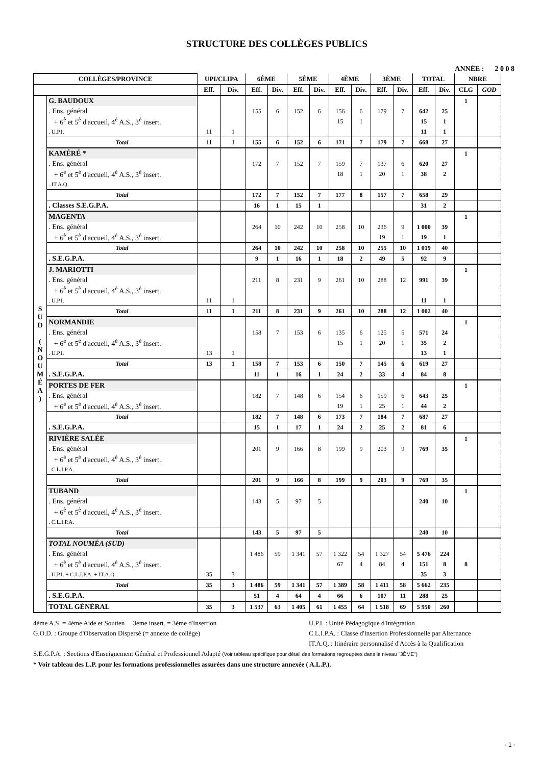STRUCTURE DES COLLÈGES PUBLICS
ANNÉE : 2 0 0 8
| COLLÈGES/PROVINCE | | UPI/CLIPA | | 6ÈME | | 5ÈME | | 4ÈME | | 3ÈME | | TOTAL | | NBRE | |
| --- | --- | --- | --- | --- | --- | --- | --- | --- | --- | --- | --- | --- | --- | --- | --- |
| | | Eff. | Div. | Eff. | Div. | Eff. | Div. | Eff. | Div. | Eff. | Div. | Eff. | Div. | CLG | GOD |
| S U D ( N O U M É A ) | G. BAUDOUX | | | | | | | | | | | | | 1 | |
| | . Ens. général | | | 155 | 6 | 152 | 6 | 156 | 6 | 179 | 7 | 642 | 25 | | |
| | + 6<sup>è</sup> et 5<sup>è</sup> d'accueil, 4<sup>è</sup> A.S., 3<sup>è</sup> insert. | | | | | | | 15 | 1 | | | 15 | 1 | | |
| | . U.P.I. | 11 | 1 | | | | | | | | | 11 | 1 | | |
| | Total | 11 | 1 | 155 | 6 | 152 | 6 | 171 | 7 | 179 | 7 | 668 | 27 | | |
| | KAMÉRÉ * | | | | | | | | | | | | | 1 | |
| | . Ens. général | | | 172 | 7 | 152 | 7 | 159 | 7 | 137 | 6 | 620 | 27 | | |
| | + 6<sup>è</sup> et 5<sup>è</sup> d'accueil, 4<sup>è</sup> A.S., 3<sup>è</sup> insert. | | | | | | | 18 | 1 | 20 | 1 | 38 | 2 | | |
| | . IT.A.Q. | | | | | | | | | | | | | | |
| | Total | | | 172 | 7 | 152 | 7 | 177 | 8 | 157 | 7 | 658 | 29 | | |
| | . Classes S.E.G.P.A. | | | 16 | 1 | 15 | 1 | | | | | 31 | 2 | | |
| | MAGENTA | | | | | | | | | | | | | 1 | |
| | . Ens. général | | | 264 | 10 | 242 | 10 | 258 | 10 | 236 | 9 | 1 000 | 39 | | |
| | + 6<sup>è</sup> et 5<sup>è</sup> d'accueil, 4<sup>è</sup> A.S., 3<sup>è</sup> insert. | | | | | | | | | 19 | 1 | 19 | 1 | | |
| | Total | | | 264 | 10 | 242 | 10 | 258 | 10 | 255 | 10 | 1 019 | 40 | | |
| | . S.E.G.P.A. | | | 9 | 1 | 16 | 1 | 18 | 2 | 49 | 5 | 92 | 9 | | |
| | J. MARIOTTI | | | | | | | | | | | | | 1 | |
| | . Ens. général | | | 211 | 8 | 231 | 9 | 261 | 10 | 288 | 12 | 991 | 39 | | |
| | + 6<sup>è</sup> et 5<sup>è</sup> d'accueil, 4<sup>è</sup> A.S., 3<sup>è</sup> insert. | | | | | | | | | | | | | | |
| | . U.P.I. | 11 | 1 | | | | | | | | | 11 | 1 | | |
| | Total | 11 | 1 | 211 | 8 | 231 | 9 | 261 | 10 | 288 | 12 | 1 002 | 40 | | |
| | NORMANDIE | | | | | | | | | | | | | 1 | |
| | . Ens. général | | | 158 | 7 | 153 | 6 | 135 | 6 | 125 | 5 | 571 | 24 | | |
| | + 6<sup>è</sup> et 5<sup>è</sup> d'accueil, 4<sup>è</sup> A.S., 3<sup>è</sup> insert. | | | | | | | 15 | 1 | 20 | 1 | 35 | 2 | | |
| | . U.P.I. | 13 | 1 | | | | | | | | | 13 | 1 | | |
| | Total | 13 | 1 | 158 | 7 | 153 | 6 | 150 | 7 | 145 | 6 | 619 | 27 | | |
| | . S.E.G.P.A. | | | 11 | 1 | 16 | 1 | 24 | 2 | 33 | 4 | 84 | 8 | | |
| | PORTES DE FER | | | | | | | | | | | | | 1 | |
| | . Ens. général | | | 182 | 7 | 148 | 6 | 154 | 6 | 159 | 6 | 643 | 25 | | |
| | + 6<sup>è</sup> et 5<sup>è</sup> d'accueil, 4<sup>è</sup> A.S., 3<sup>è</sup> insert. | | | | | | | 19 | 1 | 25 | 1 | 44 | 2 | | |
| | Total | | | 182 | 7 | 148 | 6 | 173 | 7 | 184 | 7 | 687 | 27 | | |
| | . S.E.G.P.A. | | | 15 | 1 | 17 | 1 | 24 | 2 | 25 | 2 | 81 | 6 | | |
| | RIVIÈRE SALÉE | | | | | | | | | | | | | 1 | |
| | . Ens. général | | | 201 | 9 | 166 | 8 | 199 | 9 | 203 | 9 | 769 | 35 | | |
| | + 6<sup>è</sup> et 5<sup>è</sup> d'accueil, 4<sup>è</sup> A.S., 3<sup>è</sup> insert. | | | | | | | | | | | | | | |
| | . C.L.I.P.A. | | | | | | | | | | | | | | |
| | Total | | | 201 | 9 | 166 | 8 | 199 | 9 | 203 | 9 | 769 | 35 | | |
| | TUBAND | | | | | | | | | | | | | 1 | |
| | . Ens. général | | | 143 | 5 | 97 | 5 | | | | | 240 | 10 | | |
| | + 6<sup>è</sup> et 5<sup>è</sup> d'accueil, 4<sup>è</sup> A.S., 3<sup>è</sup> insert. | | | | | | | | | | | | | | |
| | . C.L.I.P.A. | | | | | | | | | | | | | | |
| | Total | | | 143 | 5 | 97 | 5 | | | | | 240 | 10 | | |
| | TOTAL NOUMÉA (SUD) | | | | | | | | | | | | | | |
| | . Ens. général | | | 1 486 | 59 | 1 341 | 57 | 1 322 | 54 | 1 327 | 54 | 5 476 | 224 | | |
| | + 6<sup>è</sup> et 5<sup>è</sup> d'accueil, 4<sup>è</sup> A.S., 3<sup>è</sup> insert. | | | | | | | 67 | 4 | 84 | 4 | 151 | 8 | 8 | |
| | . U.P.I. + C.L.I.P.A. + IT.A.Q. | 35 | 3 | | | | | | | | | 35 | 3 | | |
| | Total | 35 | 3 | 1 486 | 59 | 1 341 | 57 | 1 389 | 58 | 1 411 | 58 | 5 662 | 235 | | |
| | . S.E.G.P.A. | | | 51 | 4 | 64 | 4 | 66 | 6 | 107 | 11 | 288 | 25 | | |
| | TOTAL GÉNÉRAL | 35 | 3 | 1 537 | 63 | 1 405 | 61 | 1 455 | 64 | 1 518 | 69 | 5 950 | 260 | | |
4ème A.S. = 4ème Aide et Soutien 3ème insert. = 3ème d'Insertion
G.O.D. : Groupe d'Observation Dispersé (= annexe de collège)
U.P.I. : Unité Pédagogique d'Intégration
C.L.I.P.A. : Classe d'Insertion Professionnelle par Alternance
IT.A.Q. : Itinéraire personnalisé d'Accès à la Qualification
S.E.G.P.A. : Sections d'Enseignement Général et Professionnel Adapté (Voir tableau spécifique pour détail des formations regroupées dans le niveau "3ÈME")
* Voir tableau des L.P. pour les formations professionnelles assurées dans une structure annexée ( A.L.P.).
- 1 -